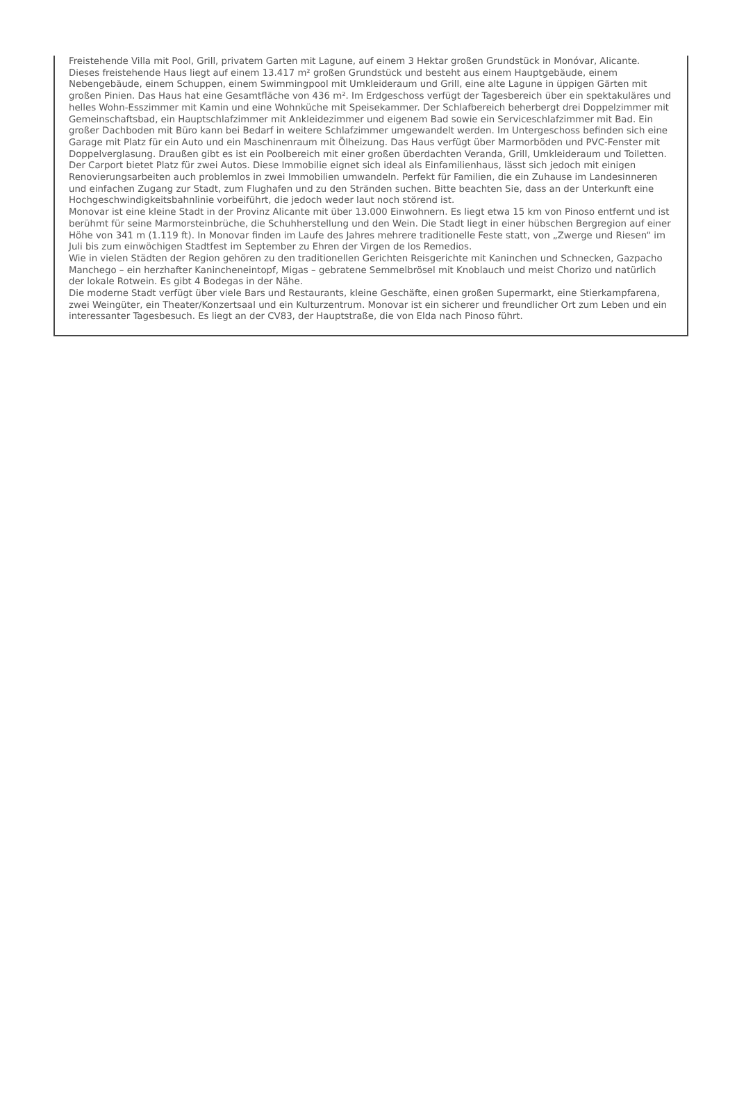Freistehende Villa mit Pool, Grill, privatem Garten mit Lagune, auf einem 3 Hektar großen Grundstück in Monóvar, Alicante. Dieses freistehende Haus liegt auf einem 13.417 m² großen Grundstück und besteht aus einem Hauptgebäude, einem Nebengebäude, einem Schuppen, einem Swimmingpool mit Umkleideraum und Grill, eine alte Lagune in üppigen Gärten mit großen Pinien. Das Haus hat eine Gesamtfläche von 436 m². Im Erdgeschoss verfügt der Tagesbereich über ein spektakuläres und helles Wohn-Esszimmer mit Kamin und eine Wohnküche mit Speisekammer. Der Schlafbereich beherbergt drei Doppelzimmer mit Gemeinschaftsbad, ein Hauptschlafzimmer mit Ankleidezimmer und eigenem Bad sowie ein Serviceschlafzimmer mit Bad. Ein großer Dachboden mit Büro kann bei Bedarf in weitere Schlafzimmer umgewandelt werden. Im Untergeschoss befinden sich eine Garage mit Platz für ein Auto und ein Maschinenraum mit Ölheizung. Das Haus verfügt über Marmorböden und PVC-Fenster mit Doppelverglasung. Draußen gibt es ist ein Poolbereich mit einer großen überdachten Veranda, Grill, Umkleideraum und Toiletten.
Der Carport bietet Platz für zwei Autos. Diese Immobilie eignet sich ideal als Einfamilienhaus, lässt sich jedoch mit einigen Renovierungsarbeiten auch problemlos in zwei Immobilien umwandeln. Perfekt für Familien, die ein Zuhause im Landesinneren und einfachen Zugang zur Stadt, zum Flughafen und zu den Stränden suchen. Bitte beachten Sie, dass an der Unterkunft eine Hochgeschwindigkeitsbahnlinie vorbeiführt, die jedoch weder laut noch störend ist.
Monovar ist eine kleine Stadt in der Provinz Alicante mit über 13.000 Einwohnern. Es liegt etwa 15 km von Pinoso entfernt und ist berühmt für seine Marmorsteinbrüche, die Schuhherstellung und den Wein. Die Stadt liegt in einer hübschen Bergregion auf einer Höhe von 341 m (1.119 ft). In Monovar finden im Laufe des Jahres mehrere traditionelle Feste statt, von „Zwerge und Riesen“ im Juli bis zum einwöchigen Stadtfest im September zu Ehren der Virgen de los Remedios.
Wie in vielen Städten der Region gehören zu den traditionellen Gerichten Reisgerichte mit Kaninchen und Schnecken, Gazpacho Manchego – ein herzhafter Kanincheneintopf, Migas – gebratene Semmelbrösel mit Knoblauch und meist Chorizo und natürlich der lokale Rotwein. Es gibt 4 Bodegas in der Nähe.
Die moderne Stadt verfügt über viele Bars und Restaurants, kleine Geschäfte, einen großen Supermarkt, eine Stierkampfarena, zwei Weingüter, ein Theater/Konzertsaal und ein Kulturzentrum. Monovar ist ein sicherer und freundlicher Ort zum Leben und ein interessanter Tagesbesuch. Es liegt an der CV83, der Hauptstraße, die von Elda nach Pinoso führt.